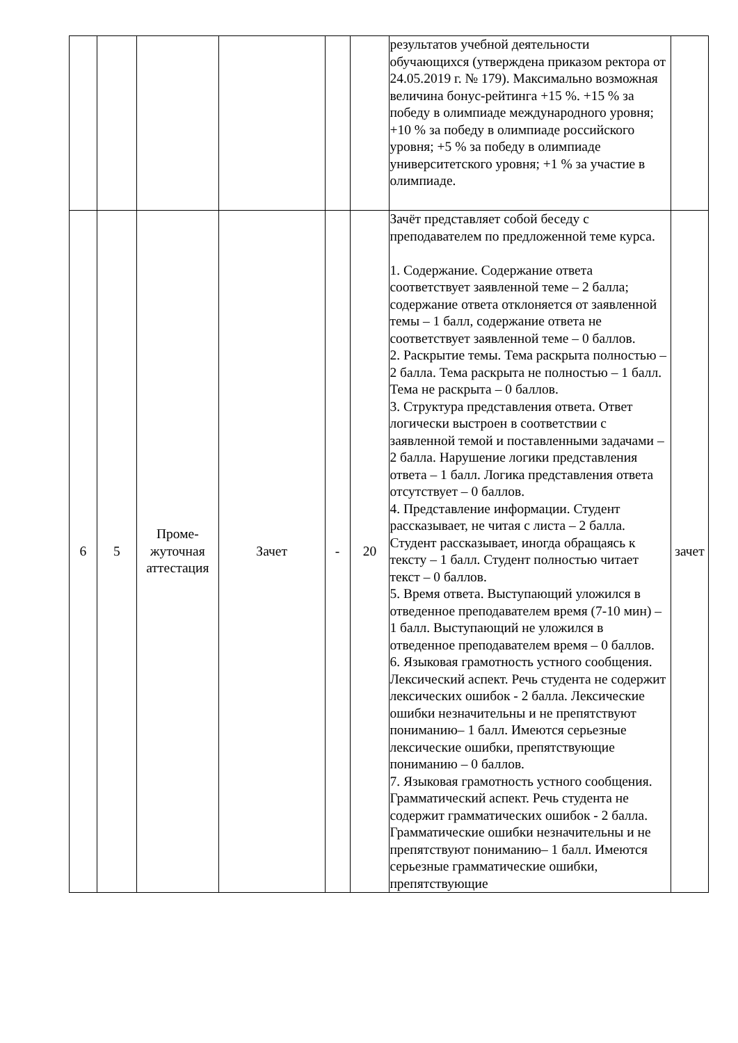| | | | | | | результатов учебной деятельности обучающихся (утверждена приказом ректора от 24.05.2019 г. № 179). Максимально возможная величина бонус-рейтинга +15 %. +15 % за победу в олимпиаде международного уровня; +10 % за победу в олимпиаде российского уровня; +5 % за победу в олимпиаде университетского уровня; +1 % за участие в олимпиаде. | |
| 6 | 5 | Проме-жуточная аттестация | Зачет | - | 20 | Зачёт представляет собой беседу с преподавателем по предложенной теме курса. 1. Содержание. Содержание ответа соответствует заявленной теме – 2 балла; содержание ответа отклоняется от заявленной темы – 1 балл, содержание ответа не соответствует заявленной теме – 0 баллов. 2. Раскрытие темы. Тема раскрыта полностью – 2 балла. Тема раскрыта не полностью – 1 балл. Тема не раскрыта – 0 баллов. 3. Структура представления ответа. Ответ логически выстроен в соответствии с заявленной темой и поставленными задачами – 2 балла. Нарушение логики представления ответа – 1 балл. Логика представления ответа отсутствует – 0 баллов. 4. Представление информации. Студент рассказывает, не читая с листа – 2 балла. Студент рассказывает, иногда обращаясь к тексту – 1 балл. Студент полностью читает текст – 0 баллов. 5. Время ответа. Выступающий уложился в отведенное преподавателем время (7-10 мин) – 1 балл. Выступающий не уложился в отведенное преподавателем время – 0 баллов. 6. Языковая грамотность устного сообщения. Лексический аспект. Речь студента не содержит лексических ошибок - 2 балла. Лексические ошибки незначительны и не препятствуют пониманию– 1 балл. Имеются серьезные лексические ошибки, препятствующие пониманию – 0 баллов. 7. Языковая грамотность устного сообщения. Грамматический аспект. Речь студента не содержит грамматических ошибок - 2 балла. Грамматические ошибки незначительны и не препятствуют пониманию– 1 балл. Имеются серьезные грамматические ошибки, препятствующие | зачет |